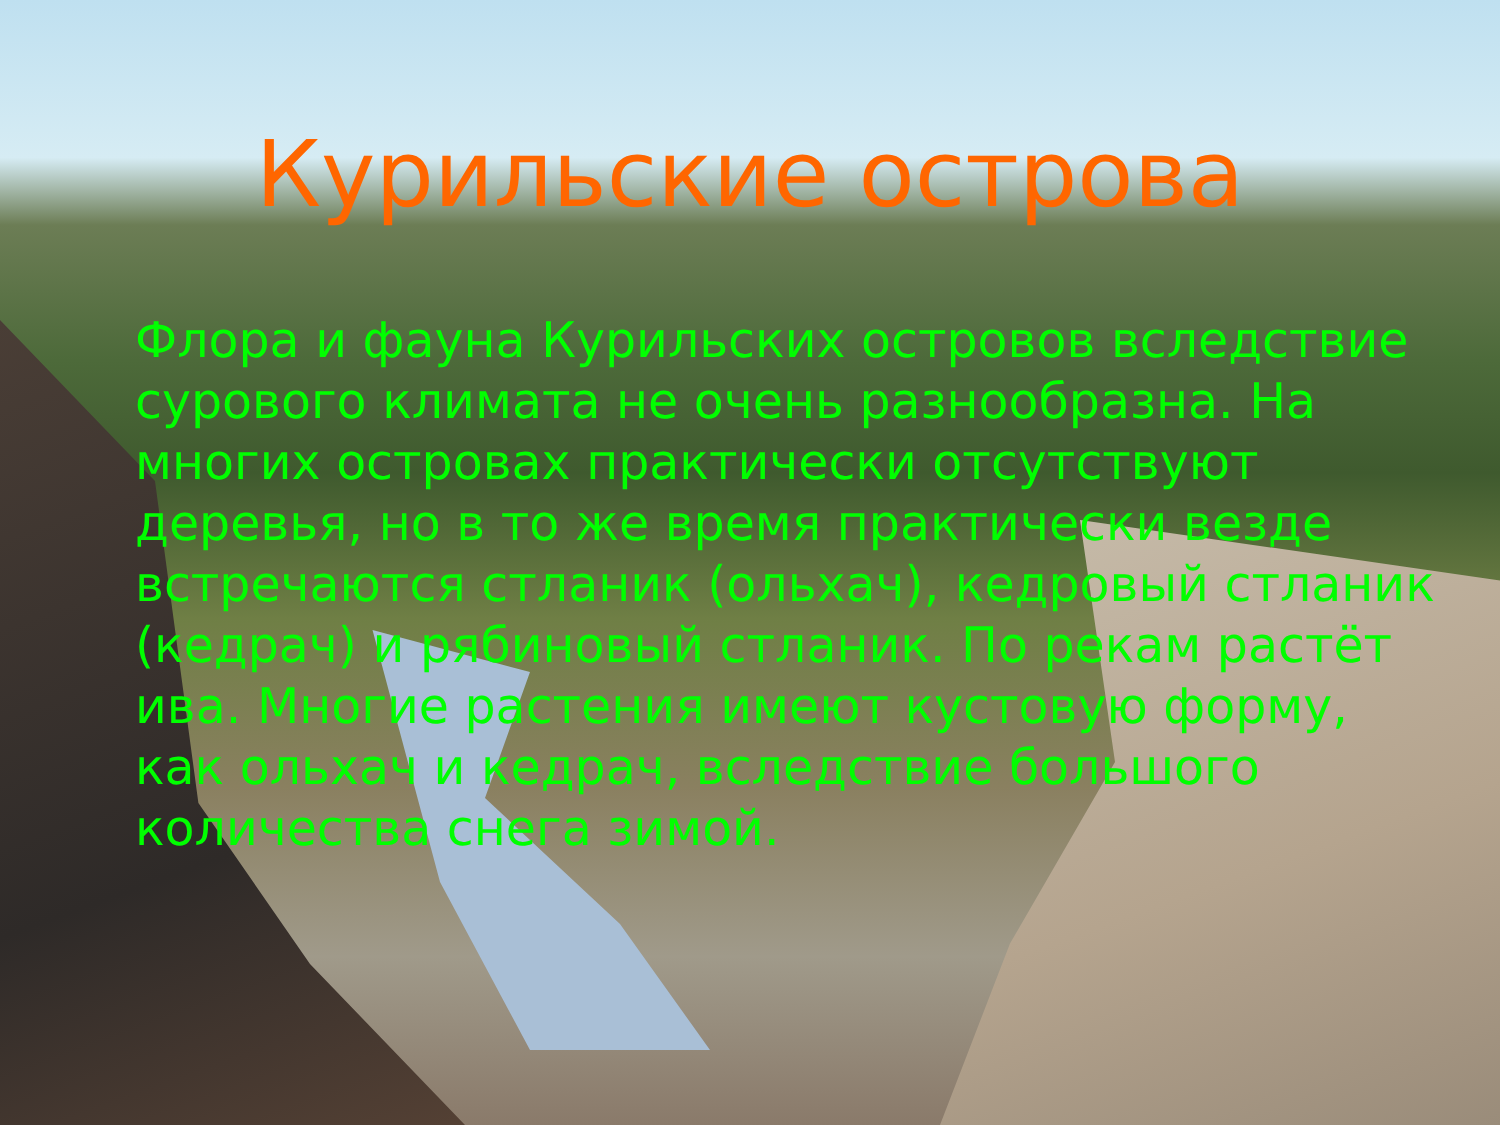Курильские острова
Флора и фауна Курильских островов вследствие сурового климата не очень разнообразна. На многих островах практически отсутствуют деревья, но в то же время практически везде встречаются стланик (ольхач), кедровый стланик (кедрач) и рябиновый стланик. По рекам растёт ива. Многие растения имеют кустовую форму, как ольхач и кедрач, вследствие большого количества снега зимой.